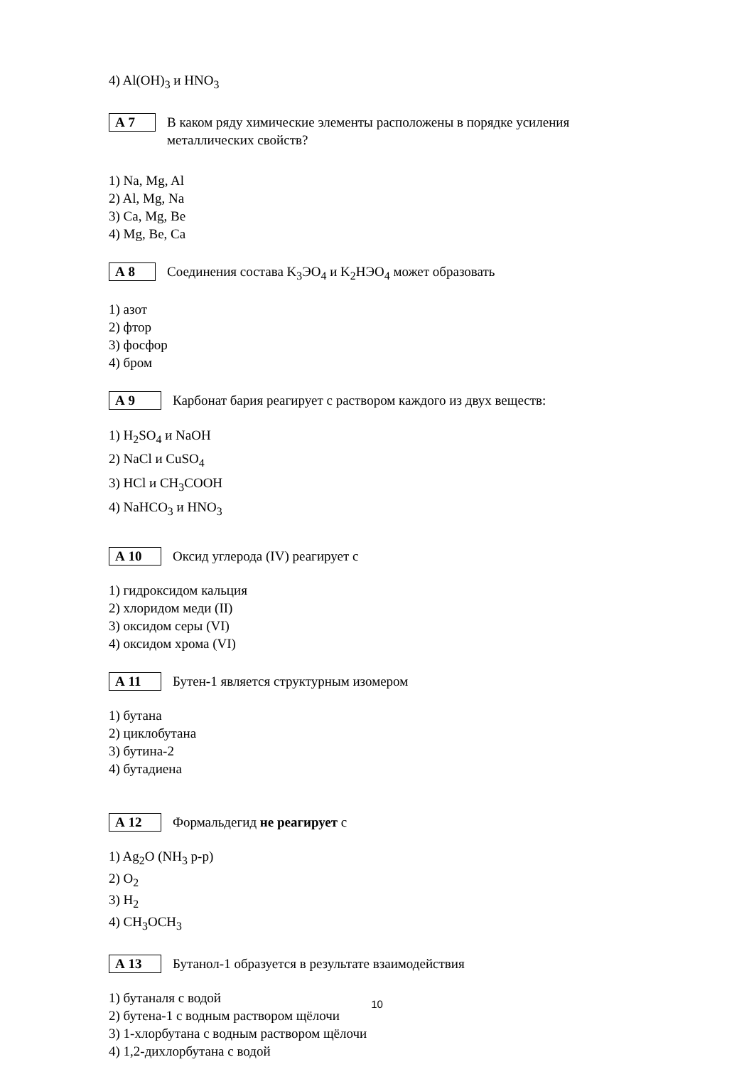4) Al(OH)<sub>3</sub> и HNO<sub>3</sub>
А 7
В каком ряду химические элементы расположены в порядке усиления металлических свойств?
1) Na, Mg, Al
2) Al, Mg, Na
3) Ca, Mg, Be
4) Mg, Be, Ca
А 8
Соединения состава K<sub>3</sub>ЭO<sub>4</sub> и K<sub>2</sub>HЭO<sub>4</sub> может образовать
1) азот
2) фтор
3) фосфор
4) бром
А 9
Карбонат бария реагирует с раствором каждого из двух веществ:
1) H<sub>2</sub>SO<sub>4</sub> и NaOH
2) NaCl и CuSO<sub>4</sub>
3) HCl и CH<sub>3</sub>COOH
4) NaHCO<sub>3</sub> и HNO<sub>3</sub>
А 10
Оксид углерода (IV) реагирует с
1) гидроксидом кальция
2) хлоридом меди (II)
3) оксидом серы (VI)
4) оксидом хрома (VI)
А 11
Бутен-1 является структурным изомером
1) бутана
2) циклобутана
3) бутина-2
4) бутадиена
А 12
Формальдегид не реагирует с
1) Ag<sub>2</sub>O (NH<sub>3</sub> р-р)
2) O<sub>2</sub>
3) H<sub>2</sub>
4) CH<sub>3</sub>OCH<sub>3</sub>
А 13
Бутанол-1 образуется в результате взаимодействия
1) бутаналя с водой
2) бутена-1 с водным раствором щёлочи
3) 1-хлорбутана с водным раствором щёлочи
4) 1,2-дихлорбутана с водой
10